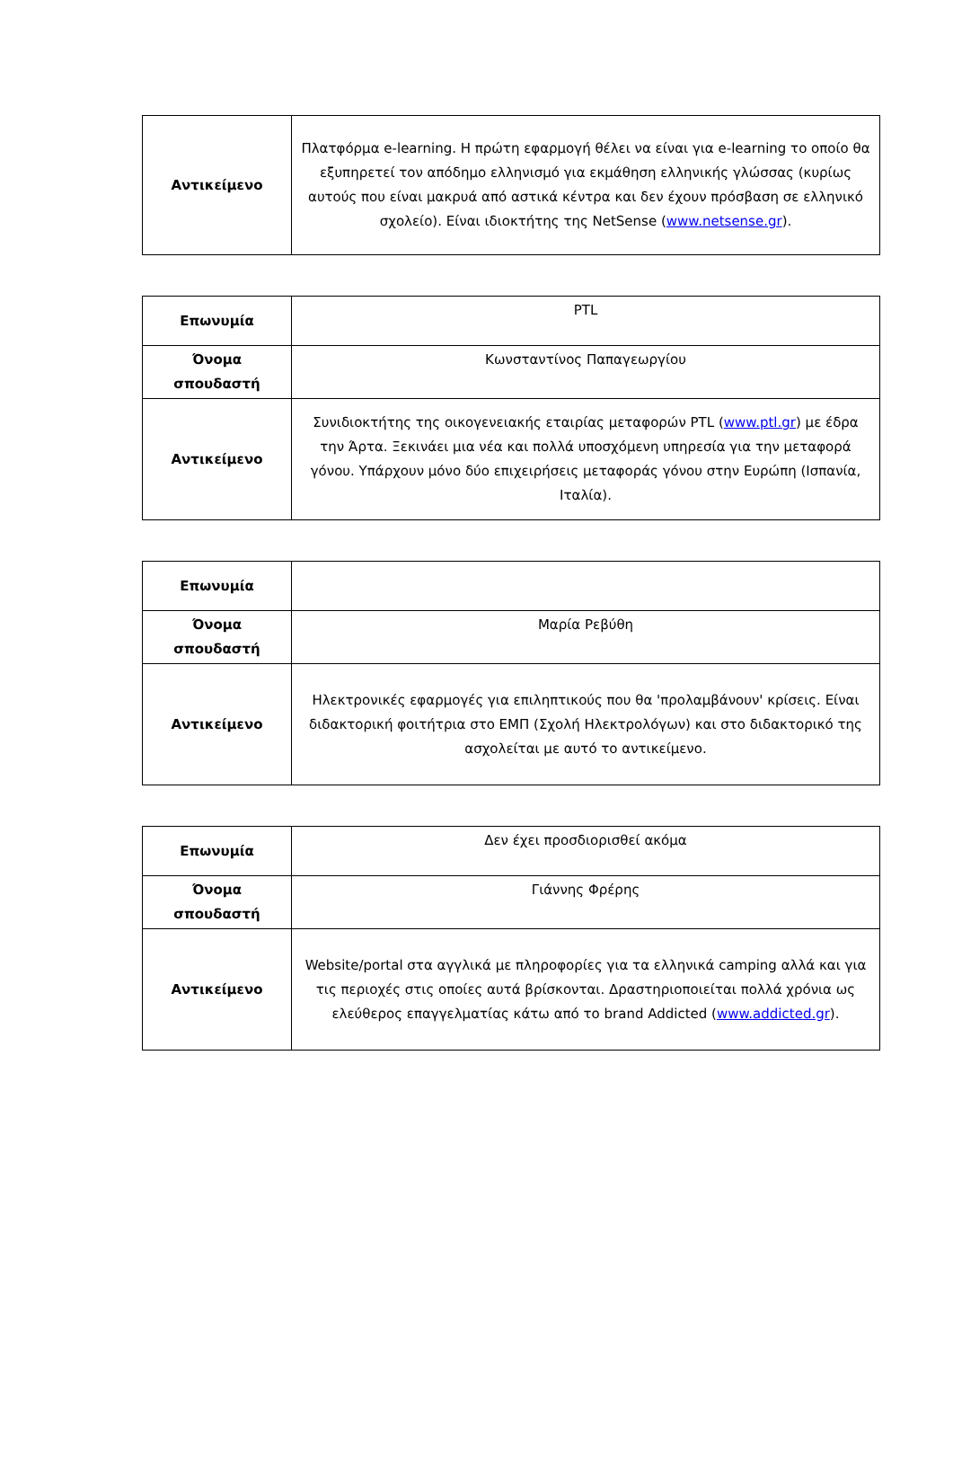| Αντικείμενο | Πλατφόρμα e-learning. Η πρώτη εφαρμογή θέλει να είναι για e-learning το οποίο θα εξυπηρετεί τον απόδημο ελληνισμό για εκμάθηση ελληνικής γλώσσας (κυρίως αυτούς που είναι μακρυά από αστικά κέντρα και δεν έχουν πρόσβαση σε ελληνικό σχολείο). Είναι ιδιοκτήτης της NetSense ( www.netsense.gr ). |
| Επωνυμία | PTL |
| Όνομα σπουδαστή | Κωνσταντίνος Παπαγεωργίου |
| Αντικείμενο | Συνιδιοκτήτης της οικογενειακής εταιρίας μεταφορών PTL ( www.ptl.gr ) με έδρα την Άρτα. Ξεκινάει μια νέα και πολλά υποσχόμενη υπηρεσία για την μεταφορά γόνου. Υπάρχουν μόνο δύο επιχειρήσεις μεταφοράς γόνου στην Ευρώπη (Ισπανία, Ιταλία). |
| Επωνυμία | |
| Όνομα σπουδαστή | Μαρία Ρεβύθη |
| Αντικείμενο | Ηλεκτρονικές εφαρμογές για επιληπτικούς που θα 'προλαμβάνουν' κρίσεις. Είναι διδακτορική φοιτήτρια στο ΕΜΠ (Σχολή Ηλεκτρολόγων) και στο διδακτορικό της ασχολείται με αυτό το αντικείμενο. |
| Επωνυμία | Δεν έχει προσδιορισθεί ακόμα |
| Όνομα σπουδαστή | Γιάννης Φρέρης |
| Αντικείμενο | Website/portal στα αγγλικά με πληροφορίες για τα ελληνικά camping αλλά και για τις περιοχές στις οποίες αυτά βρίσκονται. Δραστηριοποιείται πολλά χρόνια ως ελεύθερος επαγγελματίας κάτω από το brand Addicted ( www.addicted.gr ). |